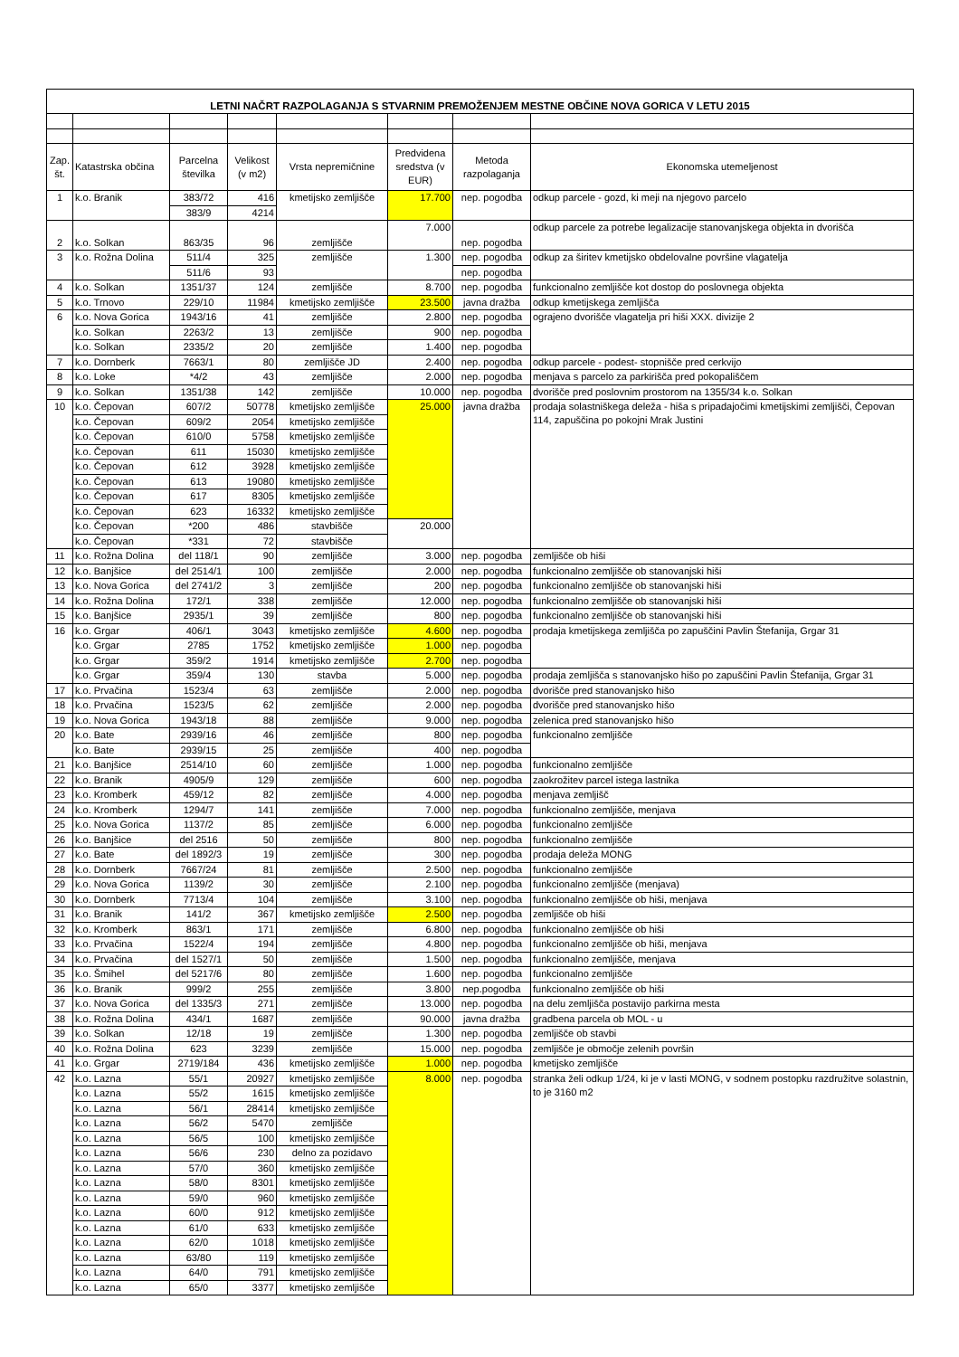| LETNI NAČRT RAZPOLAGANJA S STVARNIM PREMOŽENJEM MESTNE OBČINE NOVA GORICA V LETU 2015 | | | | | | | |
| Zap. št. | Katastrska občina | Parcelna številka | Velikost (v m2) | Vrsta nepremičnine | Predvidena sredstva (v EUR) | Metoda razpolaganja | Ekonomska utemeljenost |
| 1 | k.o. Branik | 383/72 | 416 | kmetijsko zemljišče | 17.700 | nep. pogodba | odkup parcele - gozd, ki meji na njegovo parcelo |
| | | 383/9 | 4214 | | | | |
| 2 | k.o. Solkan | 863/35 | 96 | zemljišče | 7.000 | nep. pogodba | odkup parcele za potrebe legalizacije stanovanjskega objekta in dvorišča |
| 3 | k.o. Rožna Dolina | 511/4 | 325 | zemljišče | 1.300 | nep. pogodba | odkup za širitev kmetijsko obdelovalne površine vlagatelja |
| | | 511/6 | 93 | | | nep. pogodba | |
| 4 | k.o. Solkan | 1351/37 | 124 | zemljišče | 8.700 | nep. pogodba | funkcionalno zemljišče kot dostop do poslovnega objekta |
| 5 | k.o. Trnovo | 229/10 | 11984 | kmetijsko zemljišče | 23.500 | javna dražba | odkup kmetijskega zemljišča |
| 6 | k.o. Nova Gorica | 1943/16 | 41 | zemljišče | 2.800 | nep. pogodba | ograjeno dvorišče vlagatelja pri hiši XXX. divizije 2 |
| | k.o. Solkan | 2263/2 | 13 | zemljišče | 900 | nep. pogodba | |
| | k.o. Solkan | 2335/2 | 20 | zemljišče | 1.400 | nep. pogodba | |
| 7 | k.o. Dornberk | 7663/1 | 80 | zemljišče JD | 2.400 | nep. pogodba | odkup parcele - podest- stopnišče pred cerkvijo |
| 8 | k.o. Loke | *4/2 | 43 | zemljišče | 2.000 | nep. pogodba | menjava s parcelo za parkirišča pred pokopališčem |
| 9 | k.o. Solkan | 1351/38 | 142 | zemljišče | 10.000 | nep. pogodba | dvorišče pred poslovnim prostorom na 1355/34 k.o. Solkan |
| 10 | k.o. Čepovan | 607/2 | 50778 | kmetijsko zemljišče | 25.000 | javna dražba | prodaja solastniškega deleža - hiša s pripadajočimi kmetijskimi zemljišči, Čepovan 114, zapuščina po pokojni Mrak Justini |
| | k.o. Čepovan | 609/2 | 2054 | kmetijsko zemljišče | | | |
| | k.o. Čepovan | 610/0 | 5758 | kmetijsko zemljišče | | | |
| | k.o. Čepovan | 611 | 15030 | kmetijsko zemljišče | | | |
| | k.o. Čepovan | 612 | 3928 | kmetijsko zemljišče | | | |
| | k.o. Čepovan | 613 | 19080 | kmetijsko zemljišče | | | |
| | k.o. Čepovan | 617 | 8305 | kmetijsko zemljišče | | | |
| | k.o. Čepovan | 623 | 16332 | kmetijsko zemljišče | | | |
| | k.o. Čepovan | *200 | 486 | stavbišče | 20.000 | | |
| | k.o. Čepovan | *331 | 72 | stavbišče | | | |
| 11 | k.o. Rožna Dolina | del 118/1 | 90 | zemljišče | 3.000 | nep. pogodba | zemljišče ob hiši |
| 12 | k.o. Banjšice | del 2514/1 | 100 | zemljišče | 2.000 | nep. pogodba | funkcionalno zemljišče ob stanovanjski hiši |
| 13 | k.o. Nova Gorica | del 2741/2 | 3 | zemljišče | 200 | nep. pogodba | funkcionalno zemljišče ob stanovanjski hiši |
| 14 | k.o. Rožna Dolina | 172/1 | 338 | zemljišče | 12.000 | nep. pogodba | funkcionalno zemljišče ob stanovanjski hiši |
| 15 | k.o. Banjšice | 2935/1 | 39 | zemljišče | 800 | nep. pogodba | funkcionalno zemljišče ob stanovanjski hiši |
| 16 | k.o. Grgar | 406/1 | 3043 | kmetijsko zemljišče | 4.600 | nep. pogodba | prodaja kmetijskega zemljišča po zapuščini Pavlin Štefanija, Grgar 31 |
| | k.o. Grgar | 2785 | 1752 | kmetijsko zemljišče | 1.000 | nep. pogodba | |
| | k.o. Grgar | 359/2 | 1914 | kmetijsko zemljišče | 2.700 | nep. pogodba | |
| | k.o. Grgar | 359/4 | 130 | stavba | 5.000 | nep. pogodba | prodaja zemljišča s stanovanjsko hišo po zapuščini Pavlin Štefanija, Grgar 31 |
| 17 | k.o. Prvačina | 1523/4 | 63 | zemljišče | 2.000 | nep. pogodba | dvorišče pred stanovanjsko hišo |
| 18 | k.o. Prvačina | 1523/5 | 62 | zemljišče | 2.000 | nep. pogodba | dvorišče pred stanovanjsko hišo |
| 19 | k.o. Nova Gorica | 1943/18 | 88 | zemljišče | 9.000 | nep. pogodba | zelenica pred stanovanjsko hišo |
| 20 | k.o. Bate | 2939/16 | 46 | zemljišče | 800 | nep. pogodba | funkcionalno zemljišče |
| | k.o. Bate | 2939/15 | 25 | zemljišče | 400 | nep. pogodba | |
| 21 | k.o. Banjšice | 2514/10 | 60 | zemljišče | 1.000 | nep. pogodba | funkcionalno zemljišče |
| 22 | k.o. Branik | 4905/9 | 129 | zemljišče | 600 | nep. pogodba | zaokrožitev parcel istega lastnika |
| 23 | k.o. Kromberk | 459/12 | 82 | zemljišče | 4.000 | nep. pogodba | menjava zemljišč |
| 24 | k.o. Kromberk | 1294/7 | 141 | zemljišče | 7.000 | nep. pogodba | funkcionalno zemljišče, menjava |
| 25 | k.o. Nova Gorica | 1137/2 | 85 | zemljišče | 6.000 | nep. pogodba | funkcionalno zemljišče |
| 26 | k.o. Banjšice | del 2516 | 50 | zemljišče | 800 | nep. pogodba | funkcionalno zemljišče |
| 27 | k.o. Bate | del 1892/3 | 19 | zemljišče | 300 | nep. pogodba | prodaja deleža MONG |
| 28 | k.o. Dornberk | 7667/24 | 81 | zemljišče | 2.500 | nep. pogodba | funkcionalno zemljišče |
| 29 | k.o. Nova Gorica | 1139/2 | 30 | zemljišče | 2.100 | nep. pogodba | funkcionalno zemljišče (menjava) |
| 30 | k.o. Dornberk | 7713/4 | 104 | zemljišče | 3.100 | nep. pogodba | funkcionalno zemljišče ob hiši, menjava |
| 31 | k.o. Branik | 141/2 | 367 | kmetijsko zemljišče | 2.500 | nep. pogodba | zemljišče ob hiši |
| 32 | k.o. Kromberk | 863/1 | 171 | zemljišče | 6.800 | nep. pogodba | funkcionalno zemljišče ob hiši |
| 33 | k.o. Prvačina | 1522/4 | 194 | zemljišče | 4.800 | nep. pogodba | funkcionalno zemljišče ob hiši, menjava |
| 34 | k.o. Prvačina | del 1527/1 | 50 | zemljišče | 1.500 | nep. pogodba | funkcionalno zemljišče, menjava |
| 35 | k.o. Šmihel | del 5217/6 | 80 | zemljišče | 1.600 | nep. pogodba | funkcionalno zemljišče |
| 36 | k.o. Branik | 999/2 | 255 | zemljišče | 3.800 | nep.pogodba | funkcionalno zemljišče ob hiši |
| 37 | k.o. Nova Gorica | del 1335/3 | 271 | zemljišče | 13.000 | nep. pogodba | na delu zemljišča postavijo parkirna mesta |
| 38 | k.o. Rožna Dolina | 434/1 | 1687 | zemljišče | 90.000 | javna dražba | gradbena parcela ob MOL - u |
| 39 | k.o. Solkan | 12/18 | 19 | zemljišče | 1.300 | nep. pogodba | zemljišče ob stavbi |
| 40 | k.o. Rožna Dolina | 623 | 3239 | zemljišče | 15.000 | nep. pogodba | zemljišče je območje zelenih površin |
| 41 | k.o. Grgar | 2719/184 | 436 | kmetijsko zemljišče | 1.000 | nep. pogodba | kmetijsko zemljišče |
| 42 | k.o. Lazna | 55/1 | 20927 | kmetijsko zemljišče | 8.000 | nep. pogodba | stranka želi odkup 1/24, ki je v lasti MONG, v sodnem postopku razdružitve solastnin, to je 3160 m2 |
| | k.o. Lazna | 55/2 | 1615 | kmetijsko zemljišče | | | |
| | k.o. Lazna | 56/1 | 28414 | kmetijsko zemljišče | | | |
| | k.o. Lazna | 56/2 | 5470 | zemljišče | | | |
| | k.o. Lazna | 56/5 | 100 | kmetijsko zemljišče | | | |
| | k.o. Lazna | 56/6 | 230 | delno za pozidavo | | | |
| | k.o. Lazna | 57/0 | 360 | kmetijsko zemljišče | | | |
| | k.o. Lazna | 58/0 | 8301 | kmetijsko zemljišče | | | |
| | k.o. Lazna | 59/0 | 960 | kmetijsko zemljišče | | | |
| | k.o. Lazna | 60/0 | 912 | kmetijsko zemljišče | | | |
| | k.o. Lazna | 61/0 | 633 | kmetijsko zemljišče | | | |
| | k.o. Lazna | 62/0 | 1018 | kmetijsko zemljišče | | | |
| | k.o. Lazna | 63/80 | 119 | kmetijsko zemljišče | | | |
| | k.o. Lazna | 64/0 | 791 | kmetijsko zemljišče | | | |
| | k.o. Lazna | 65/0 | 3377 | kmetijsko zemljišče | | | |